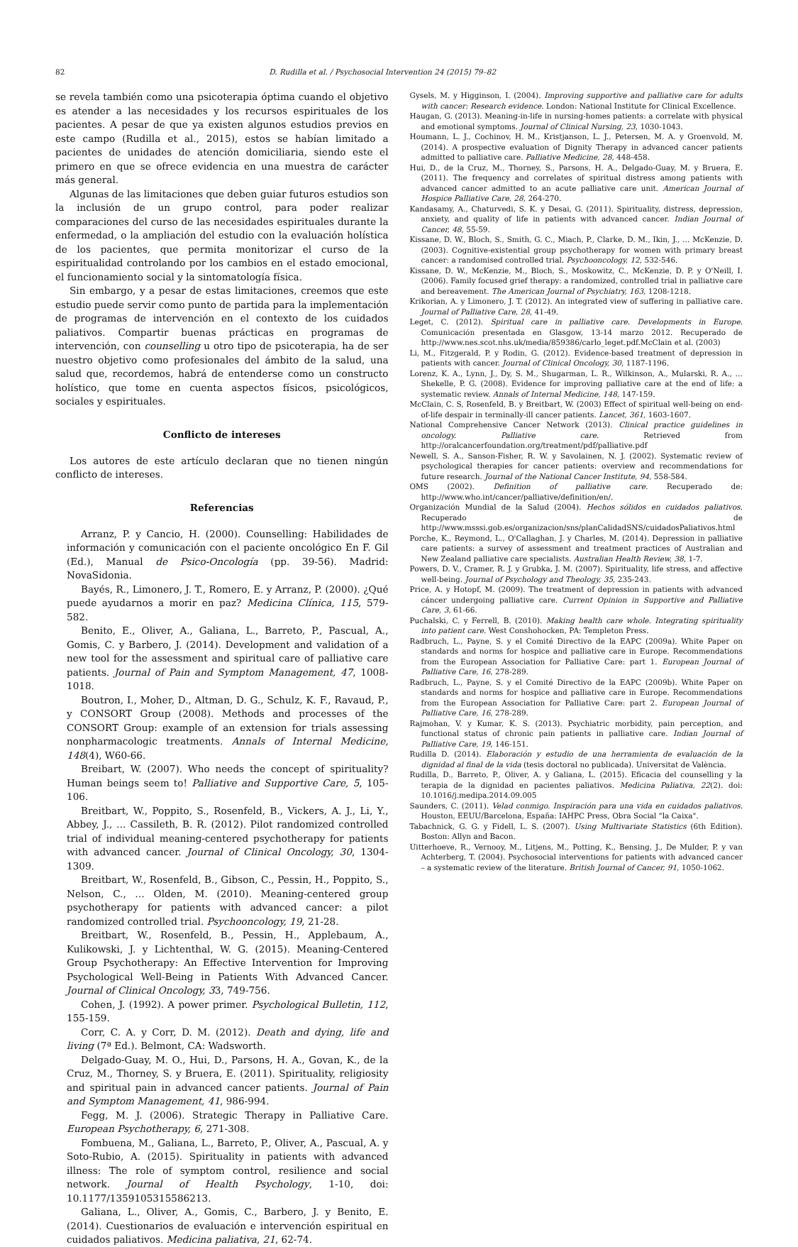82 D. Rudilla et al. / Psychosocial Intervention 24 (2015) 79–82
se revela también como una psicoterapia óptima cuando el objetivo es atender a las necesidades y los recursos espirituales de los pacientes. A pesar de que ya existen algunos estudios previos en este campo (Rudilla et al., 2015), estos se habían limitado a pacientes de unidades de atención domiciliaria, siendo este el primero en que se ofrece evidencia en una muestra de carácter más general.
Algunas de las limitaciones que deben guiar futuros estudios son la inclusión de un grupo control, para poder realizar comparaciones del curso de las necesidades espirituales durante la enfermedad, o la ampliación del estudio con la evaluación holística de los pacientes, que permita monitorizar el curso de la espiritualidad controlando por los cambios en el estado emocional, el funcionamiento social y la sintomatología física.
Sin embargo, y a pesar de estas limitaciones, creemos que este estudio puede servir como punto de partida para la implementación de programas de intervención en el contexto de los cuidados paliativos. Compartir buenas prácticas en programas de intervención, con counselling u otro tipo de psicoterapia, ha de ser nuestro objetivo como profesionales del ámbito de la salud, una salud que, recordemos, habrá de entenderse como un constructo holístico, que tome en cuenta aspectos físicos, psicológicos, sociales y espirituales.
Conflicto de intereses
Los autores de este artículo declaran que no tienen ningún conflicto de intereses.
Referencias
Arranz, P. y Cancio, H. (2000). Counselling: Habilidades de información y comunicación con el paciente oncológico En F. Gil (Ed.), Manual de Psico-Oncología (pp. 39-56). Madrid: NovaSidonia.
Bayés, R., Limonero, J. T., Romero, E. y Arranz, P. (2000). ¿Qué puede ayudarnos a morir en paz? Medicina Clínica, 115, 579-582.
Benito, E., Oliver, A., Galiana, L., Barreto, P., Pascual, A., Gomis, C. y Barbero, J. (2014). Development and validation of a new tool for the assessment and spiritual care of palliative care patients. Journal of Pain and Symptom Management, 47, 1008-1018.
Boutron, I., Moher, D., Altman, D. G., Schulz, K. F., Ravaud, P., y CONSORT Group (2008). Methods and processes of the CONSORT Group: example of an extension for trials assessing nonpharmacologic treatments. Annals of Internal Medicine, 148(4), W60-66.
Breibart, W. (2007). Who needs the concept of spirituality? Human beings seem to! Palliative and Supportive Care, 5, 105-106.
Breitbart, W., Poppito, S., Rosenfeld, B., Vickers, A. J., Li, Y., Abbey, J., … Cassileth, B. R. (2012). Pilot randomized controlled trial of individual meaning-centered psychotherapy for patients with advanced cancer. Journal of Clinical Oncology, 30, 1304-1309.
Breitbart, W., Rosenfeld, B., Gibson, C., Pessin, H., Poppito, S., Nelson, C., … Olden, M. (2010). Meaning-centered group psychotherapy for patients with advanced cancer: a pilot randomized controlled trial. Psychooncology, 19, 21-28.
Breitbart, W., Rosenfeld, B., Pessin, H., Applebaum, A., Kulikowski, J. y Lichtenthal, W. G. (2015). Meaning-Centered Group Psychotherapy: An Effective Intervention for Improving Psychological Well-Being in Patients With Advanced Cancer. Journal of Clinical Oncology, 33, 749-756.
Cohen, J. (1992). A power primer. Psychological Bulletin, 112, 155-159.
Corr, C. A. y Corr, D. M. (2012). Death and dying, life and living (7ª Ed.). Belmont, CA: Wadsworth.
Delgado-Guay, M. O., Hui, D., Parsons, H. A., Govan, K., de la Cruz, M., Thorney, S. y Bruera, E. (2011). Spirituality, religiosity and spiritual pain in advanced cancer patients. Journal of Pain and Symptom Management, 41, 986-994.
Fegg, M. J. (2006). Strategic Therapy in Palliative Care. European Psychotherapy, 6, 271-308.
Fombuena, M., Galiana, L., Barreto, P., Oliver, A., Pascual, A. y Soto-Rubio, A. (2015). Spirituality in patients with advanced illness: The role of symptom control, resilience and social network. Journal of Health Psychology, 1-10, doi: 10.1177/1359105315586213.
Galiana, L., Oliver, A., Gomis, C., Barbero, J. y Benito, E. (2014). Cuestionarios de evaluación e intervención espiritual en cuidados paliativos. Medicina paliativa, 21, 62-74.
Gysels, M. y Higginson, I. (2004). Improving supportive and palliative care for adults with cancer: Research evidence. London: National Institute for Clinical Excellence.
Haugan, G. (2013). Meaning-in-life in nursing-homes patients: a correlate with physical and emotional symptoms. Journal of Clinical Nursing, 23, 1030-1043.
Houmann, L. J., Cochinov, H. M., Kristjanson, L. J., Petersen, M. A. y Groenvold, M. (2014). A prospective evaluation of Dignity Therapy in advanced cancer patients admitted to palliative care. Palliative Medicine, 28, 448-458.
Hui, D., de la Cruz, M., Thorney, S., Parsons, H. A., Delgado-Guay, M. y Bruera, E. (2011). The frequency and correlates of spiritual distress among patients with advanced cancer admitted to an acute palliative care unit. American Journal of Hospice Palliative Care, 28, 264-270.
Kandasamy, A., Chaturvedi, S. K. y Desai, G. (2011). Spirituality, distress, depression, anxiety, and quality of life in patients with advanced cancer. Indian Journal of Cancer, 48, 55-59.
Kissane, D. W., Bloch, S., Smith, G. C., Miach, P., Clarke, D. M., Ikin, J., … McKenzie, D. (2003). Cognitive-existential group psychotherapy for women with primary breast cancer: a randomised controlled trial. Psychooncology, 12, 532-546.
Kissane, D. W., McKenzie, M., Bloch, S., Moskowitz, C., McKenzie, D. P. y O'Neill, I. (2006). Family focused grief therapy: a randomized, controlled trial in palliative care and bereavement. The American Journal of Psychiatry, 163, 1208-1218.
Krikorian, A. y Limonero, J. T. (2012). An integrated view of suffering in palliative care. Journal of Palliative Care, 28, 41-49.
Leget, C. (2012). Spiritual care in palliative care. Developments in Europe. Comunicación presentada en Glasgow, 13-14 marzo 2012. Recuperado de http://www.nes.scot.nhs.uk/media/859386/carlo_leget.pdf.McClain et al. (2003)
Li, M., Fitzgerald, P. y Rodin, G. (2012). Evidence-based treatment of depression in patients with cancer. Journal of Clinical Oncology, 30, 1187-1196.
Lorenz, K. A., Lynn, J., Dy, S. M., Shugarman, L. R., Wilkinson, A., Mularski, R. A., … Shekelle, P. G. (2008). Evidence for improving palliative care at the end of life: a systematic review. Annals of Internal Medicine, 148, 147-159.
McClain, C. S, Rosenfeld, B. y Breitbart, W. (2003) Effect of spiritual well-being on end-of-life despair in terminally-ill cancer patients. Lancet, 361, 1603-1607.
National Comprehensive Cancer Network (2013). Clinical practice guidelines in oncology. Palliative care. Retrieved from http://oralcancerfoundation.org/treatment/pdf/palliative.pdf
Newell, S. A., Sanson-Fisher, R. W. y Savolainen, N. J. (2002). Systematic review of psychological therapies for cancer patients: overview and recommendations for future research. Journal of the National Cancer Institute, 94, 558-584.
OMS (2002). Definition of palliative care. Recuperado de: http://www.who.int/cancer/palliative/definition/en/.
Organización Mundial de la Salud (2004). Hechos sólidos en cuidados paliativos. Recuperado de http://www.msssi.gob.es/organizacion/sns/planCalidadSNS/cuidadosPaliativos.html
Porche, K., Reymond, L., O'Callaghan, J. y Charles, M. (2014). Depression in palliative care patients: a survey of assessment and treatment practices of Australian and New Zealand palliative care specialists. Australian Health Review, 38, 1-7.
Powers, D. V., Cramer, R. J. y Grubka, J. M. (2007). Spirituality, life stress, and affective well-being. Journal of Psychology and Theology, 35, 235-243.
Price, A. y Hotopf, M. (2009). The treatment of depression in patients with advanced cáncer undergoing palliative care. Current Opinion in Supportive and Palliative Care, 3, 61-66.
Puchalski, C. y Ferrell, B. (2010). Making health care whole. Integrating spirituality into patient care. West Conshohocken, PA: Templeton Press.
Radbruch, L., Payne, S. y el Comité Directivo de la EAPC (2009a). White Paper on standards and norms for hospice and palliative care in Europe. Recommendations from the European Association for Palliative Care: part 1. European Journal of Palliative Care, 16, 278-289.
Radbruch, L., Payne, S. y el Comité Directivo de la EAPC (2009b). White Paper on standards and norms for hospice and palliative care in Europe. Recommendations from the European Association for Palliative Care: part 2. European Journal of Palliative Care, 16, 278-289.
Rajmohan, V. y Kumar, K. S. (2013). Psychiatric morbidity, pain perception, and functional status of chronic pain patients in palliative care. Indian Journal of Palliative Care, 19, 146-151.
Rudilla D. (2014). Elaboración y estudio de una herramienta de evaluación de la dignidad al final de la vida (tesis doctoral no publicada). Universitat de València.
Rudilla, D., Barreto, P., Oliver, A. y Galiana, L. (2015). Eficacia del counselling y la terapia de la dignidad en pacientes paliativos. Medicina Paliativa, 22(2). doi: 10.1016/j.medipa.2014.09.005
Saunders, C. (2011). Velad conmigo. Inspiración para una vida en cuidados paliativos. Houston, EEUU/Barcelona, España: IAHPC Press, Obra Social "la Caixa".
Tabachnick, G. G. y Fidell, L. S. (2007). Using Multivariate Statistics (6th Edition). Boston: Allyn and Bacon.
Uitterhoeve, R., Vernooy, M., Litjens, M., Potting, K., Bensing, J., De Mulder, P. y van Achterberg, T. (2004). Psychosocial interventions for patients with advanced cancer – a systematic review of the literature. British Journal of Cancer, 91, 1050-1062.